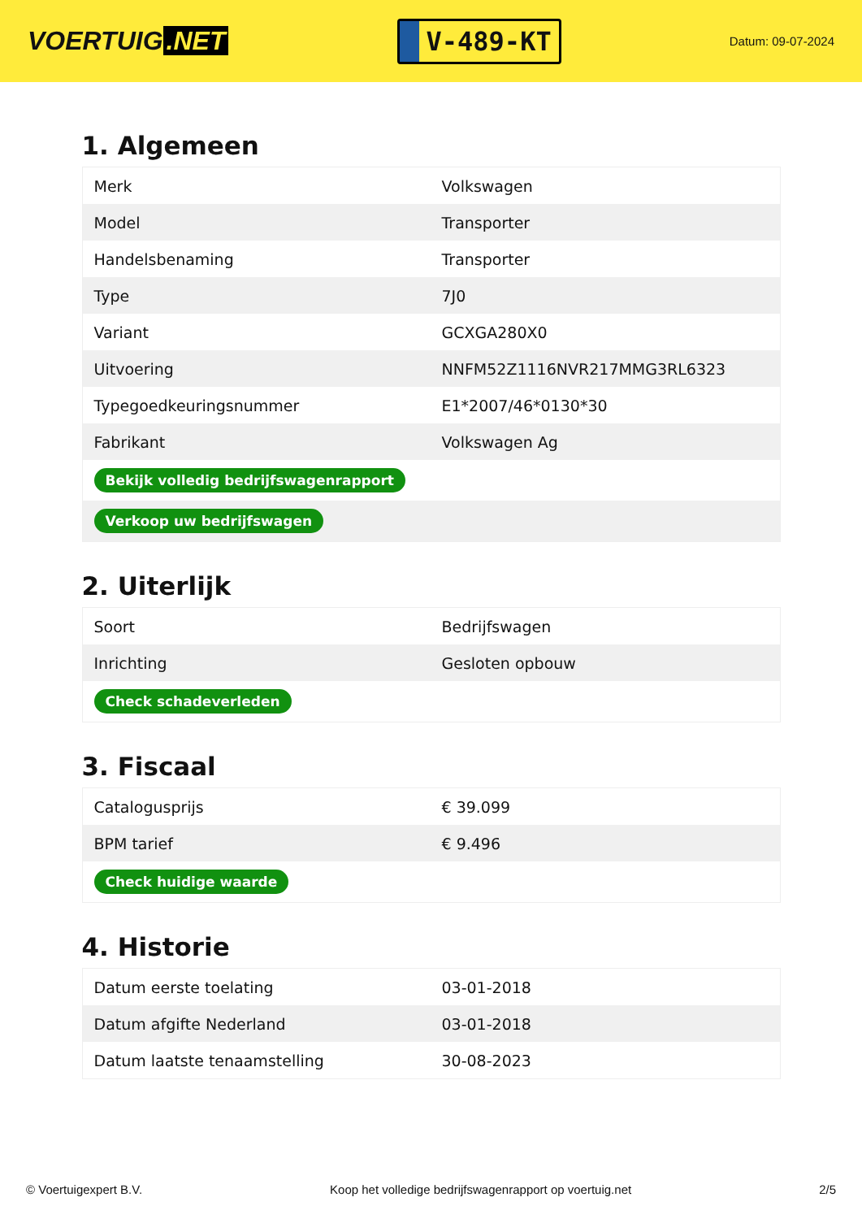VOERTUIG.NET
V-489-KT
Datum: 09-07-2024
1. Algemeen
| Merk | Volkswagen |
| Model | Transporter |
| Handelsbenaming | Transporter |
| Type | 7J0 |
| Variant | GCXGA280X0 |
| Uitvoering | NNFM52Z1116NVR217MMG3RL6323 |
| Typegoedkeuringsnummer | E1*2007/46*0130*30 |
| Fabrikant | Volkswagen Ag |
| Bekijk volledig bedrijfswagenrapport | |
| Verkoop uw bedrijfswagen | |
2. Uiterlijk
| Soort | Bedrijfswagen |
| Inrichting | Gesloten opbouw |
| Check schadeverleden | |
3. Fiscaal
| Catalogusprijs | € 39.099 |
| BPM tarief | € 9.496 |
| Check huidige waarde | |
4. Historie
| Datum eerste toelating | 03-01-2018 |
| Datum afgifte Nederland | 03-01-2018 |
| Datum laatste tenaamstelling | 30-08-2023 |
© Voertuigexpert B.V. Koop het volledige bedrijfswagenrapport op voertuig.net 2/5